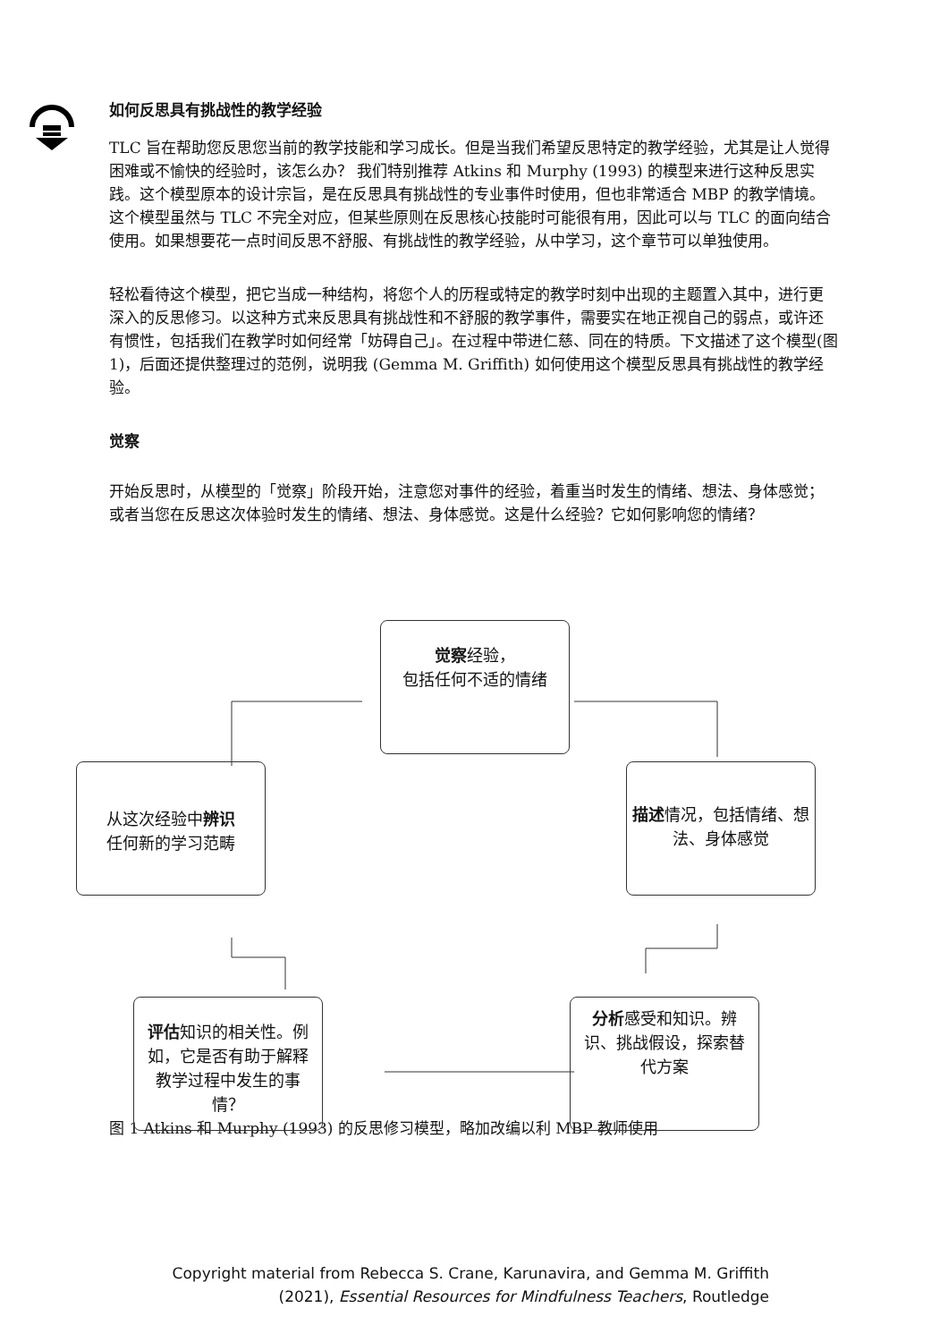如何反思具有挑战性的教学经验
TLC 旨在帮助您反思您当前的教学技能和学习成长。但是当我们希望反思特定的教学经验，尤其是让人觉得困难或不愉快的经验时，该怎么办？ 我们特别推荐 Atkins 和 Murphy (1993) 的模型来进行这种反思实践。这个模型原本的设计宗旨，是在反思具有挑战性的专业事件时使用，但也非常适合 MBP 的教学情境。这个模型虽然与 TLC 不完全对应，但某些原则在反思核心技能时可能很有用，因此可以与 TLC 的面向结合使用。如果想要花一点时间反思不舒服、有挑战性的教学经验，从中学习，这个章节可以单独使用。
轻松看待这个模型，把它当成一种结构，将您个人的历程或特定的教学时刻中出现的主题置入其中，进行更深入的反思修习。以这种方式来反思具有挑战性和不舒服的教学事件，需要实在地正视自己的弱点，或许还有惯性，包括我们在教学时如何经常「妨碍自己」。在过程中带进仁慈、同在的特质。下文描述了这个模型(图 1)，后面还提供整理过的范例，说明我 (Gemma M. Griffith) 如何使用这个模型反思具有挑战性的教学经验。
觉察
开始反思时，从模型的「觉察」阶段开始，注意您对事件的经验，着重当时发生的情绪、想法、身体感觉；或者当您在反思这次体验时发生的情绪、想法、身体感觉。这是什么经验？它如何影响您的情绪？
觉察经验，
包括任何不适的情绪
从这次经验中辨识
任何新的学习范畴
描述情况，包括情绪、想法、身体感觉
评估知识的相关性。例如，它是否有助于解释教学过程中发生的事情？
分析感受和知识。辨识、挑战假设，探索替代方案
图 1 Atkins 和 Murphy (1993) 的反思修习模型，略加改编以利 MBP 教师使用
Copyright material from Rebecca S. Crane, Karunavira, and Gemma M. Griffith
(2021), Essential Resources for Mindfulness Teachers, Routledge